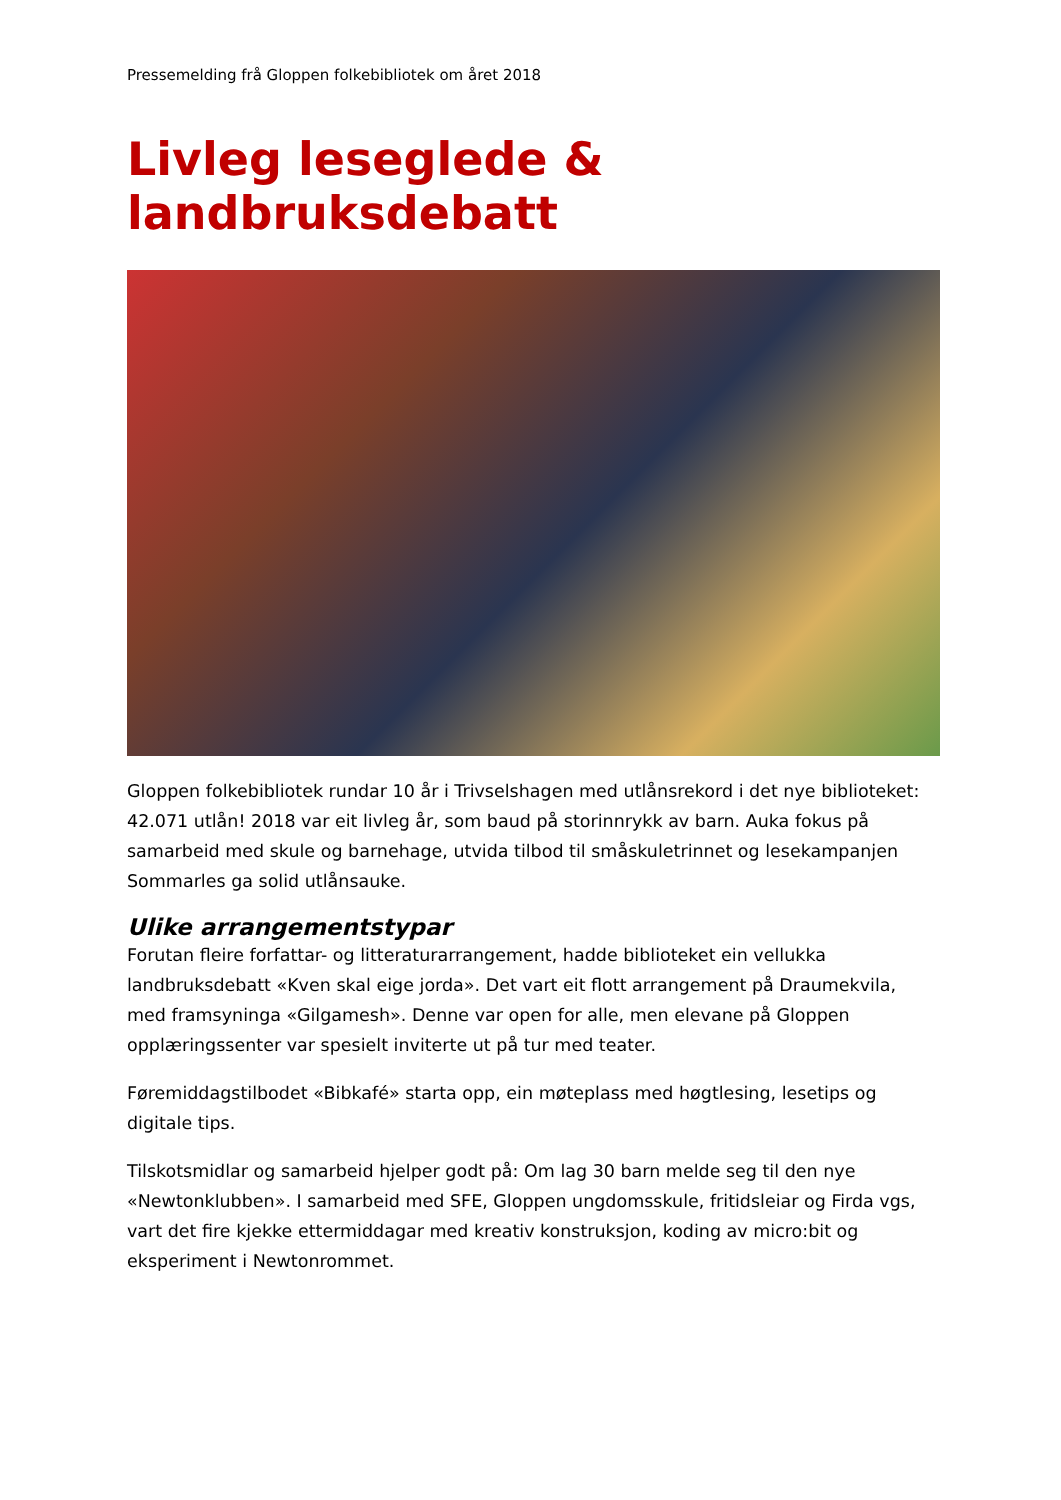Pressemelding frå Gloppen folkebibliotek om året 2018
Livleg leseglede & landbruksdebatt
Gloppen folkebibliotek rundar 10 år i Trivselshagen med utlånsrekord i det nye biblioteket: 42.071 utlån! 2018 var eit livleg år, som baud på storinnrykk av barn. Auka fokus på samarbeid med skule og barnehage, utvida tilbod til småskuletrinnet og lesekampanjen Sommarles ga solid utlånsauke.
Ulike arrangementstypar
Forutan fleire forfattar- og litteraturarrangement, hadde biblioteket ein vellukka landbruksdebatt «Kven skal eige jorda». Det vart eit flott arrangement på Draumekvila, med framsyninga «Gilgamesh». Denne var open for alle, men elevane på Gloppen opplæringssenter var spesielt inviterte ut på tur med teater.
Føremiddagstilbodet «Bibkafé» starta opp, ein møteplass med høgtlesing, lesetips og digitale tips.
Tilskotsmidlar og samarbeid hjelper godt på: Om lag 30 barn melde seg til den nye «Newtonklubben». I samarbeid med SFE, Gloppen ungdomsskule, fritidsleiar og Firda vgs, vart det fire kjekke ettermiddagar med kreativ konstruksjon, koding av micro:bit og eksperiment i Newtonrommet.